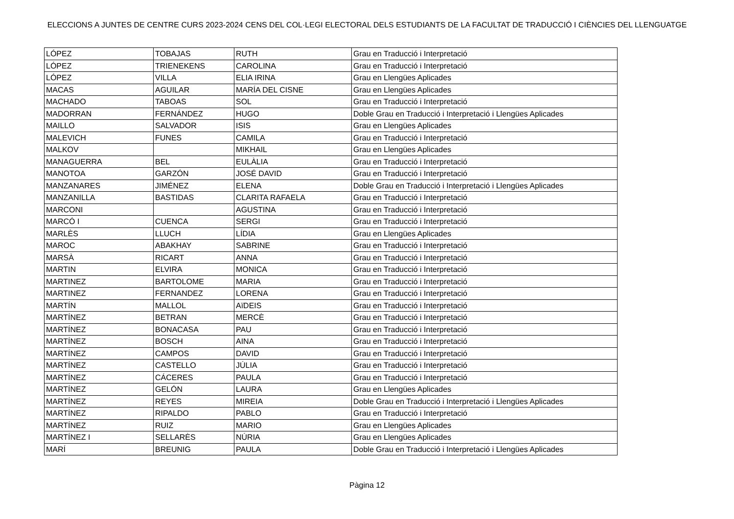ELECCIONS A JUNTES DE CENTRE CURS 2023-2024 CENS DEL COL·LEGI ELECTORAL DELS ESTUDIANTS DE LA FACULTAT DE TRADUCCIÓ I CIÈNCIES DEL LLENGUATGE
| LÓPEZ | TOBAJAS | RUTH | Grau en Traducció i Interpretació |
| LÓPEZ | TRIENEKENS | CAROLINA | Grau en Traducció i Interpretació |
| LÓPEZ | VILLA | ELIA IRINA | Grau en Llengües Aplicades |
| MACAS | AGUILAR | MARÍA DEL CISNE | Grau en Llengües Aplicades |
| MACHADO | TABOAS | SOL | Grau en Traducció i Interpretació |
| MADORRAN | FERNÁNDEZ | HUGO | Doble Grau en Traducció i Interpretació i Llengües Aplicades |
| MAILLO | SALVADOR | ISIS | Grau en Llengües Aplicades |
| MALEVICH | FUNES | CAMILA | Grau en Traducció i Interpretació |
| MALKOV | | MIKHAIL | Grau en Llengües Aplicades |
| MANAGUERRA | BEL | EULÀLIA | Grau en Traducció i Interpretació |
| MANOTOA | GARZÓN | JOSÉ DAVID | Grau en Traducció i Interpretació |
| MANZANARES | JIMÉNEZ | ELENA | Doble Grau en Traducció i Interpretació i Llengües Aplicades |
| MANZANILLA | BASTIDAS | CLARITA RAFAELA | Grau en Traducció i Interpretació |
| MARCONI | | AGUSTINA | Grau en Traducció i Interpretació |
| MARCÓ I | CUENCA | SERGI | Grau en Traducció i Interpretació |
| MARLÈS | LLUCH | LÍDIA | Grau en Llengües Aplicades |
| MAROC | ABAKHAY | SABRINE | Grau en Traducció i Interpretació |
| MARSÀ | RICART | ANNA | Grau en Traducció i Interpretació |
| MARTIN | ELVIRA | MONICA | Grau en Traducció i Interpretació |
| MARTINEZ | BARTOLOME | MARIA | Grau en Traducció i Interpretació |
| MARTINEZ | FERNANDEZ | LORENA | Grau en Traducció i Interpretació |
| MARTÍN | MALLOL | AïDEIS | Grau en Traducció i Interpretació |
| MARTÍNEZ | BETRAN | MERCÈ | Grau en Traducció i Interpretació |
| MARTÍNEZ | BONACASA | PAU | Grau en Traducció i Interpretació |
| MARTÍNEZ | BOSCH | AINA | Grau en Traducció i Interpretació |
| MARTÍNEZ | CAMPOS | DAVID | Grau en Traducció i Interpretació |
| MARTÍNEZ | CASTELLO | JÚLIA | Grau en Traducció i Interpretació |
| MARTÍNEZ | CÁCERES | PAULA | Grau en Traducció i Interpretació |
| MARTÍNEZ | GELÓN | LAURA | Grau en Llengües Aplicades |
| MARTÍNEZ | REYES | MIREIA | Doble Grau en Traducció i Interpretació i Llengües Aplicades |
| MARTÍNEZ | RIPALDO | PABLO | Grau en Traducció i Interpretació |
| MARTÍNEZ | RUIZ | MARIO | Grau en Llengües Aplicades |
| MARTÍNEZ I | SELLARÈS | NÚRIA | Grau en Llengües Aplicades |
| MARÍ | BREUNIG | PAULA | Doble Grau en Traducció i Interpretació i Llengües Aplicades |
Pàgina 12